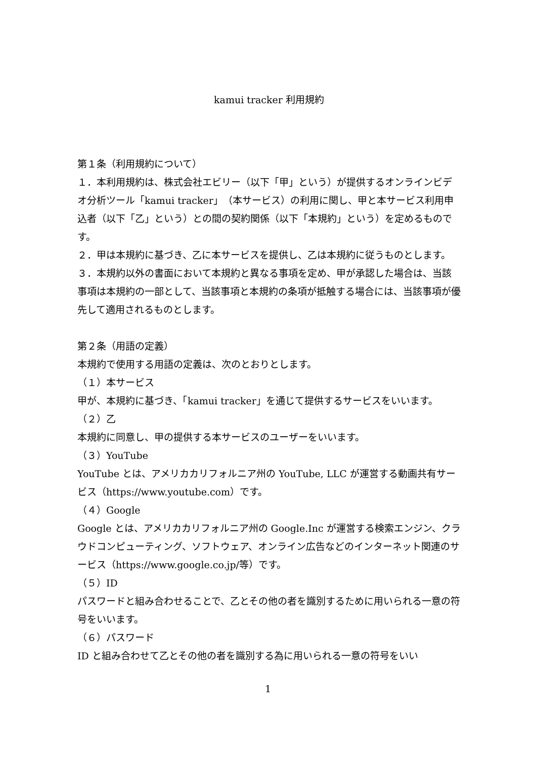kamui tracker 利用規約
第１条（利用規約について）
１．本利用規約は、株式会社エビリー（以下「甲」という）が提供するオンラインビデオ分析ツール「kamui tracker」（本サービス）の利用に関し、甲と本サービス利用申込者（以下「乙」という）との間の契約関係（以下「本規約」という）を定めるものです。
２．甲は本規約に基づき、乙に本サービスを提供し、乙は本規約に従うものとします。
３．本規約以外の書面において本規約と異なる事項を定め、甲が承認した場合は、当該事項は本規約の一部として、当該事項と本規約の条項が抵触する場合には、当該事項が優先して適用されるものとします。
第２条（用語の定義）
本規約で使用する用語の定義は、次のとおりとします。
（１）本サービス
甲が、本規約に基づき、「kamui tracker」を通じて提供するサービスをいいます。
（２）乙
本規約に同意し、甲の提供する本サービスのユーザーをいいます。
（３）YouTube
YouTube とは、アメリカカリフォルニア州の YouTube, LLC が運営する動画共有サービス（https://www.youtube.com）です。
（４）Google
Google とは、アメリカカリフォルニア州の Google.Inc が運営する検索エンジン、クラウドコンピューティング、ソフトウェア、オンライン広告などのインターネット関連のサービス（https://www.google.co.jp/等）です。
（５）ID
パスワードと組み合わせることで、乙とその他の者を識別するために用いられる一意の符号をいいます。
（６）パスワード
ID と組み合わせて乙とその他の者を識別する為に用いられる一意の符号をいい
1